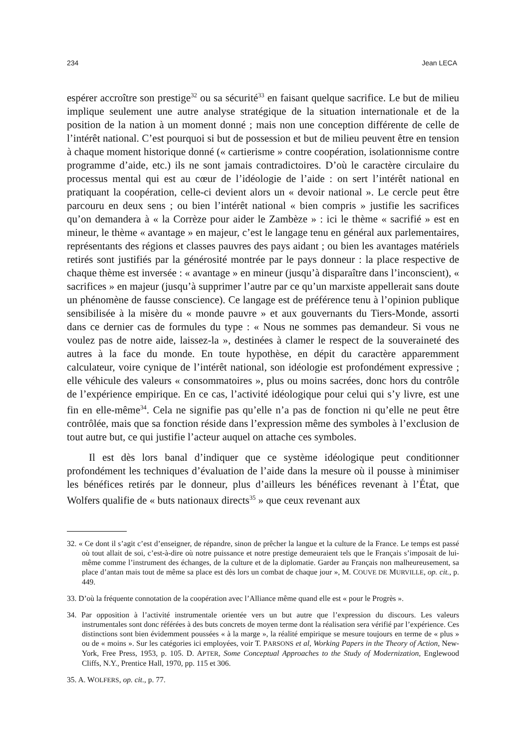234 Jean LECA
espérer accroître son prestige<sup>32</sup> ou sa sécurité<sup>33</sup> en faisant quelque sacrifice. Le but de milieu implique seulement une autre analyse stratégique de la situation internationale et de la position de la nation à un moment donné ; mais non une conception différente de celle de l’intérêt national. C’est pourquoi si but de possession et but de milieu peuvent être en tension à chaque moment historique donné (« cartierisme » contre coopération, isolationnisme contre programme d’aide, etc.) ils ne sont jamais contradictoires. D’où le caractère circulaire du processus mental qui est au cœur de l’idéologie de l’aide : on sert l’intérêt national en pratiquant la coopération, celle-ci devient alors un « devoir national ». Le cercle peut être parcouru en deux sens ; ou bien l’intérêt national « bien compris » justifie les sacrifices qu’on demandera à « la Corrèze pour aider le Zambèze » : ici le thème « sacrifié » est en mineur, le thème « avantage » en majeur, c’est le langage tenu en général aux parlementaires, représentants des régions et classes pauvres des pays aidant ; ou bien les avantages matériels retirés sont justifiés par la générosité montrée par le pays donneur : la place respective de chaque thème est inversée : « avantage » en mineur (jusqu’à disparaître dans l’inconscient), « sacrifices » en majeur (jusqu’à supprimer l’autre par ce qu’un marxiste appellerait sans doute un phénomène de fausse conscience). Ce langage est de préférence tenu à l’opinion publique sensibilisée à la misère du « monde pauvre » et aux gouvernants du Tiers-Monde, assorti dans ce dernier cas de formules du type : « Nous ne sommes pas demandeur. Si vous ne voulez pas de notre aide, laissez-la », destinées à clamer le respect de la souveraineté des autres à la face du monde. En toute hypothèse, en dépit du caractère apparemment calculateur, voire cynique de l’intérêt national, son idéologie est profondément expressive ; elle véhicule des valeurs « consommatoires », plus ou moins sacrées, donc hors du contrôle de l’expérience empirique. En ce cas, l’activité idéologique pour celui qui s’y livre, est une fin en elle-même<sup>34</sup>. Cela ne signifie pas qu’elle n’a pas de fonction ni qu’elle ne peut être contrôlée, mais que sa fonction réside dans l’expression même des symboles à l’exclusion de tout autre but, ce qui justifie l’acteur auquel on attache ces symboles.
Il est dès lors banal d’indiquer que ce système idéologique peut conditionner profondément les techniques d’évaluation de l’aide dans la mesure où il pousse à minimiser les bénéfices retirés par le donneur, plus d’ailleurs les bénéfices revenant à l’État, que Wolfers qualifie de « buts nationaux directs<sup>35</sup> » que ceux revenant aux
32. « Ce dont il s’agit c’est d’enseigner, de répandre, sinon de prêcher la langue et la culture de la France. Le temps est passé où tout allait de soi, c’est-à-dire où notre puissance et notre prestige demeuraient tels que le Français s’imposait de lui-même comme l’instrument des échanges, de la culture et de la diplomatie. Garder au Français non malheureusement, sa place d’antan mais tout de même sa place est dès lors un combat de chaque jour », M. COUVE DE MURVILLE, op. cit., p. 449.
33. D’où la fréquente connotation de la coopération avec l’Alliance même quand elle est « pour le Progrès ».
34. Par opposition à l’activité instrumentale orientée vers un but autre que l’expression du discours. Les valeurs instrumentales sont donc référées à des buts concrets de moyen terme dont la réalisation sera vérifié par l’expérience. Ces distinctions sont bien évidemment poussées « à la marge », la réalité empirique se mesure toujours en terme de « plus » ou de « moins ». Sur les catégories ici employées, voir T. PARSONS et al, Working Papers in the Theory of Action, New-York, Free Press, 1953, p. 105. D. APTER, Some Conceptual Approaches to the Study of Modernization, Englewood Cliffs, N.Y., Prentice Hall, 1970, pp. 115 et 306.
35. A. WOLFERS, op. cit., p. 77.